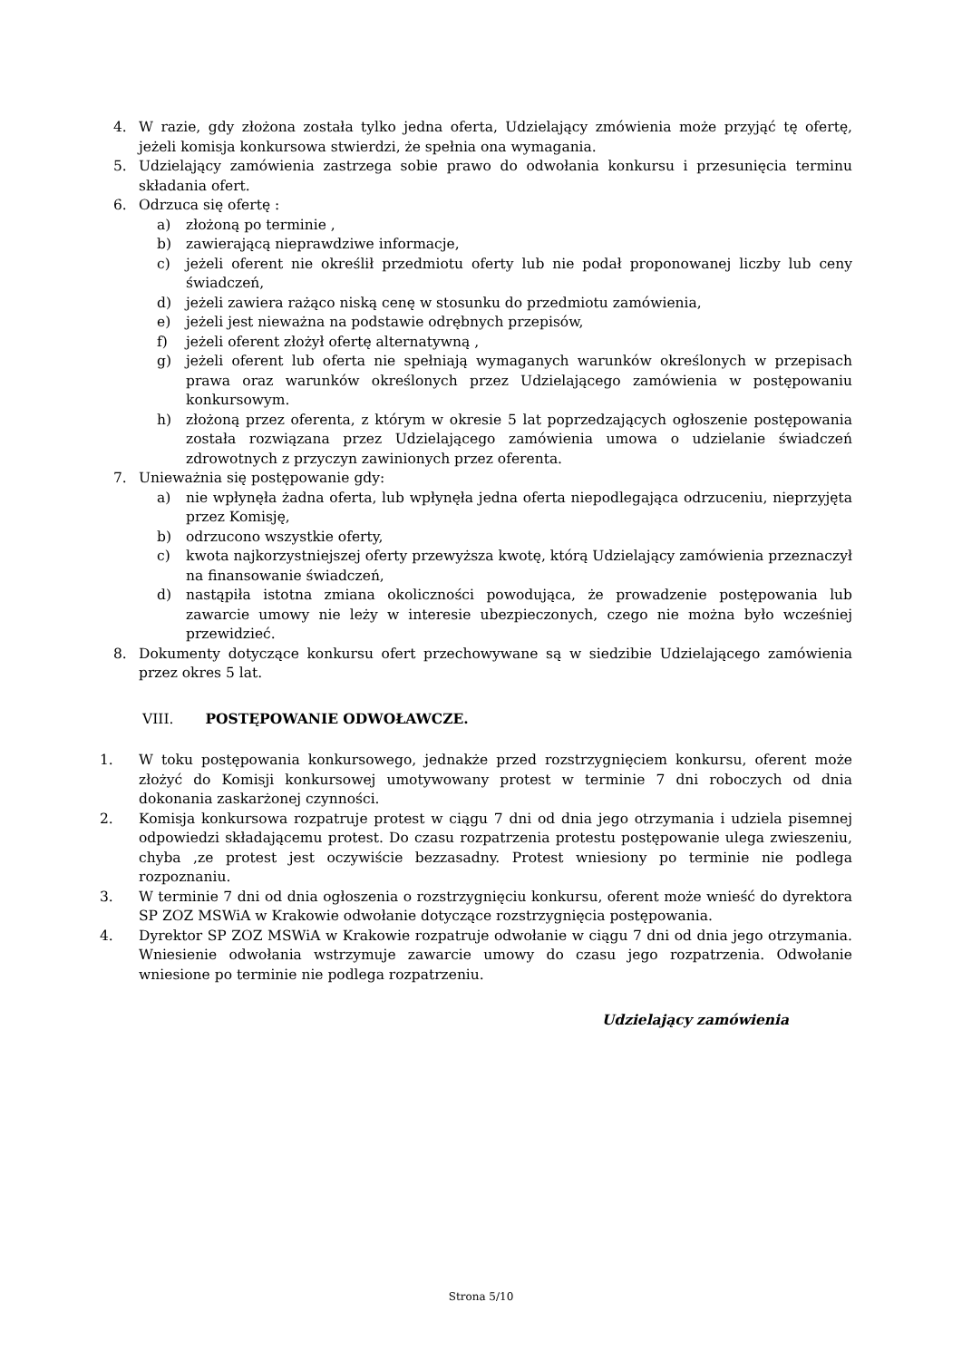4. W razie, gdy złożona została tylko jedna oferta, Udzielający zmówienia może przyjąć tę ofertę, jeżeli komisja konkursowa stwierdzi, że spełnia ona wymagania.
5. Udzielający zamówienia zastrzega sobie prawo do odwołania konkursu i przesunięcia terminu składania ofert.
6. Odrzuca się ofertę :
a) złożoną po terminie ,
b) zawierającą nieprawdziwe informacje,
c) jeżeli oferent nie określił przedmiotu oferty lub nie podał proponowanej liczby lub ceny świadczeń,
d) jeżeli zawiera rażąco niską cenę w stosunku do przedmiotu zamówienia,
e) jeżeli jest nieważna na podstawie odrębnych przepisów,
f) jeżeli oferent złożył ofertę alternatywną ,
g) jeżeli oferent lub oferta nie spełniają wymaganych warunków określonych w przepisach prawa oraz warunków określonych przez Udzielającego zamówienia w postępowaniu konkursowym.
h) złożoną przez oferenta, z którym w okresie 5 lat poprzedzających ogłoszenie postępowania została rozwiązana przez Udzielającego zamówienia umowa o udzielanie świadczeń zdrowotnych z przyczyn zawinionych przez oferenta.
7. Unieważnia się postępowanie gdy:
a) nie wpłynęła żadna oferta, lub wpłynęła jedna oferta niepodlegająca odrzuceniu, nieprzyjęta przez Komisję,
b) odrzucono wszystkie oferty,
c) kwota najkorzystniejszej oferty przewyższa kwotę, którą Udzielający zamówienia przeznaczył na finansowanie świadczeń,
d) nastąpiła istotna zmiana okoliczności powodująca, że prowadzenie postępowania lub zawarcie umowy nie leży w interesie ubezpieczonych, czego nie można było wcześniej przewidzieć.
8. Dokumenty dotyczące konkursu ofert przechowywane są w siedzibie Udzielającego zamówienia przez okres 5 lat.
VIII. POSTĘPOWANIE ODWOŁAWCZE.
1. W toku postępowania konkursowego, jednakże przed rozstrzygnięciem konkursu, oferent może złożyć do Komisji konkursowej umotywowany protest w terminie 7 dni roboczych od dnia dokonania zaskarżonej czynności.
2. Komisja konkursowa rozpatruje protest w ciągu 7 dni od dnia jego otrzymania i udziela pisemnej odpowiedzi składającemu protest. Do czasu rozpatrzenia protestu postępowanie ulega zwieszeniu, chyba ,ze protest jest oczywiście bezzasadny. Protest wniesiony po terminie nie podlega rozpoznaniu.
3. W terminie 7 dni od dnia ogłoszenia o rozstrzygnięciu konkursu, oferent może wnieść do dyrektora SP ZOZ MSWiA w Krakowie odwołanie dotyczące rozstrzygnięcia postępowania.
4. Dyrektor SP ZOZ MSWiA w Krakowie rozpatruje odwołanie w ciągu 7 dni od dnia jego otrzymania. Wniesienie odwołania wstrzymuje zawarcie umowy do czasu jego rozpatrzenia. Odwołanie wniesione po terminie nie podlega rozpatrzeniu.
Udzielający zamówienia
Strona 5/10